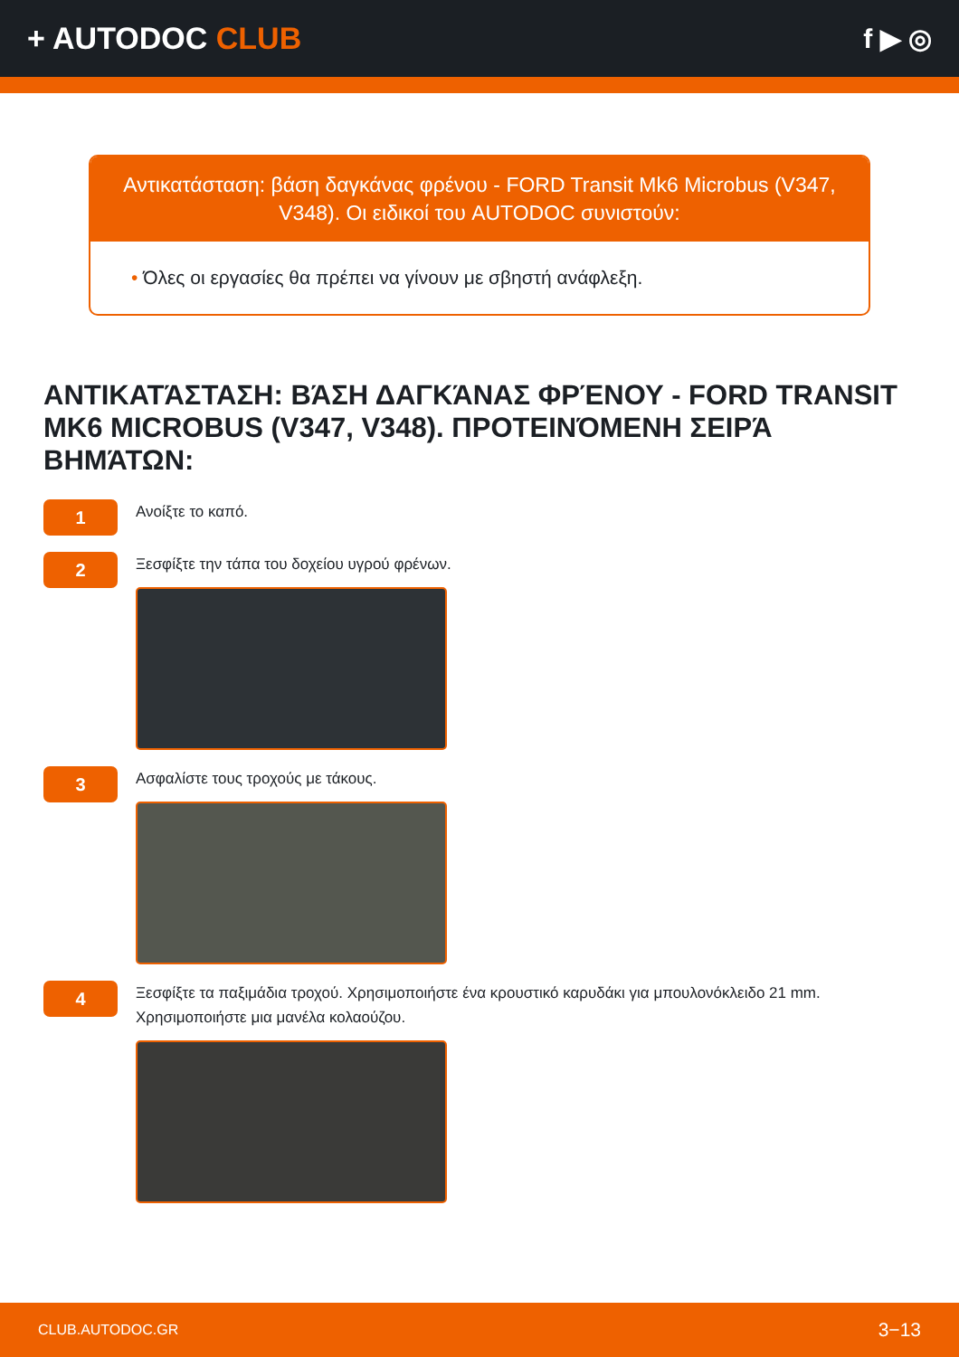+ AUTODOC CLUB f ▶ ◎
Αντικατάσταση: βάση δαγκάνας φρένου - FORD Transit Mk6 Microbus (V347, V348). Οι ειδικοί του AUTODOC συνιστούν:
• Όλες οι εργασίες θα πρέπει να γίνουν με σβηστή ανάφλεξη.
ΑΝΤΙΚΑΤΆΣΤΑΣΗ: ΒΆΣΗ ΔΑΓΚΆΝΑΣ ΦΡΈΝΟΥ - FORD TRANSIT MK6 MICROBUS (V347, V348). ΠΡΟΤΕΙΝΌΜΕΝΗ ΣΕΙΡΆ ΒΗΜΆΤΩΝ:
1
Ανοίξτε το καπό.
2
Ξεσφίξτε την τάπα του δοχείου υγρού φρένων.
3
Ασφαλίστε τους τροχούς με τάκους.
4
Ξεσφίξτε τα παξιμάδια τροχού. Χρησιμοποιήστε ένα κρουστικό καρυδάκι για μπουλονόκλειδο 21 mm. Χρησιμοποιήστε μια μανέλα κολαούζου.
CLUB.AUTODOC.GR 3−13